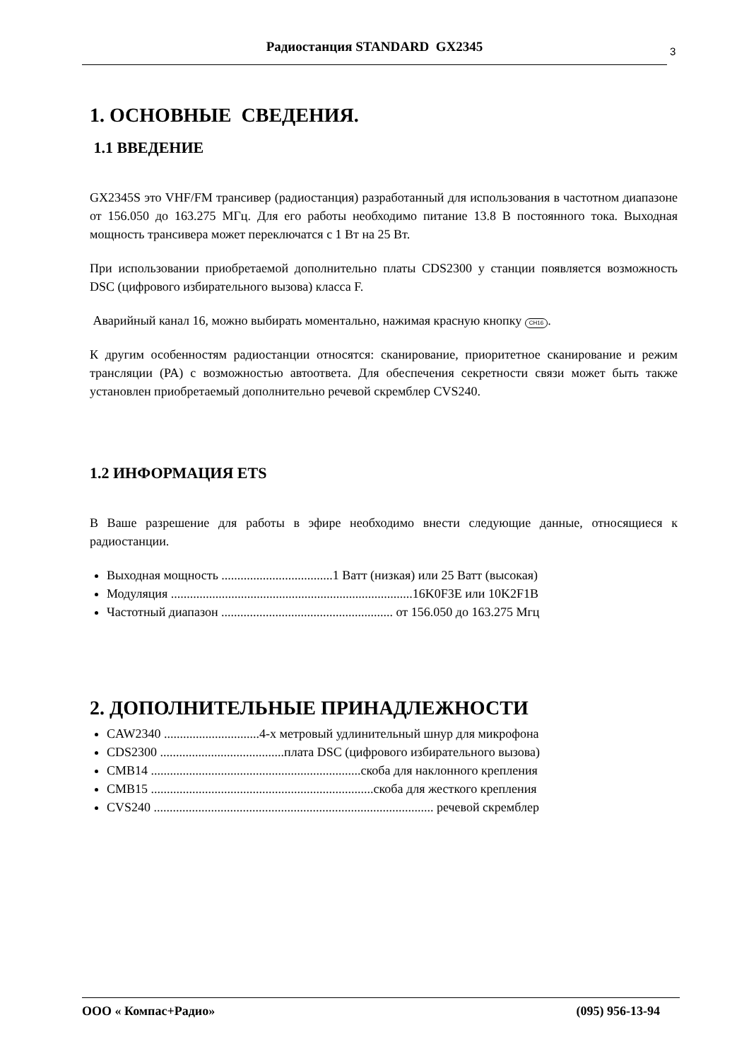Радиостанция STANDARD GX2345 3
1. ОСНОВНЫЕ СВЕДЕНИЯ.
1.1 ВВЕДЕНИЕ
GX2345S это VHF/FM трансивер (радиостанция) разработанный для использования в частотном диапазоне от 156.050 до 163.275 МГц. Для его работы необходимо питание 13.8 В постоянного тока. Выходная мощность трансивера может переключатся с 1 Вт на 25 Вт.
При использовании приобретаемой дополнительно платы CDS2300 у станции появляется возможность DSC (цифрового избирательного вызова) класса F.
Аварийный канал 16, можно выбирать моментально, нажимая красную кнопку CH16.
К другим особенностям радиостанции относятся: сканирование, приоритетное сканирование и режим трансляции (PA) с возможностью автоответа. Для обеспечения секретности связи может быть также установлен приобретаемый дополнительно речевой скремблер CVS240.
1.2 ИНФОРМАЦИЯ ETS
В Ваше разрешение для работы в эфире необходимо внести следующие данные, относящиеся к радиостанции.
Выходная мощность ...................................1 Ватт (низкая) или 25 Ватт (высокая)
Модуляция ............................................................................16K0F3E или 10K2F1B
Частотный диапазон ...................................................... от 156.050 до 163.275 Мгц
2. ДОПОЛНИТЕЛЬНЫЕ ПРИНАДЛЕЖНОСТИ
CAW2340 ..............................4-х метровый удлинительный шнур для микрофона
CDS2300 .......................................плата DSC (цифрового избирательного вызова)
CMB14 ..................................................................скоба для наклонного крепления
CMB15 ......................................................................скоба для жесткого крепления
CVS240 ........................................................................................ речевой скремблер
ООО « Компас+Радио» (095) 956-13-94